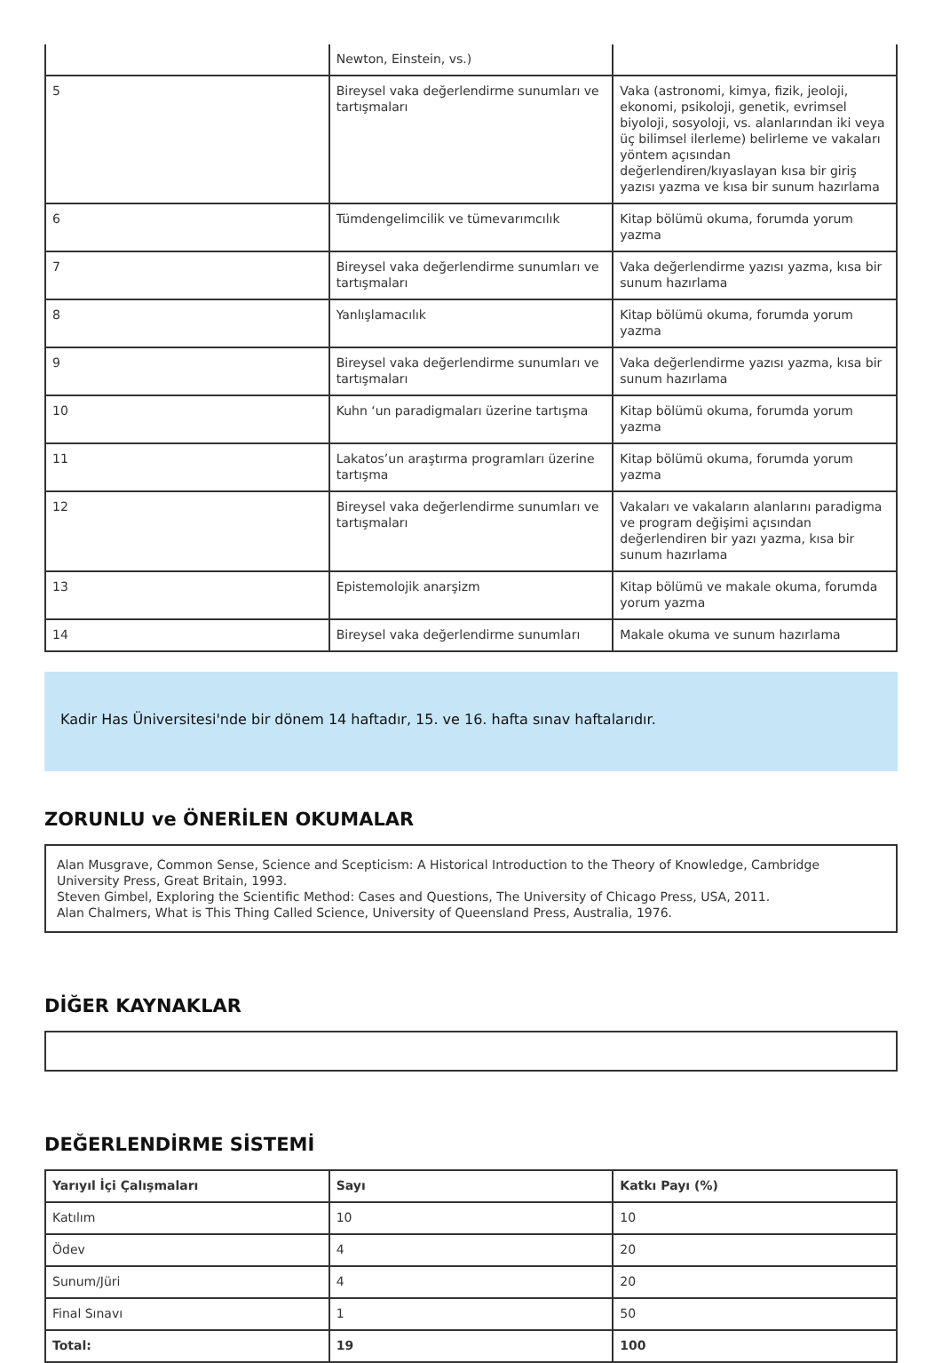| | Newton, Einstein, vs.) | |
| 5 | Bireysel vaka değerlendirme sunumları ve tartışmaları | Vaka (astronomi, kimya, fizik, jeoloji, ekonomi, psikoloji, genetik, evrimsel biyoloji, sosyoloji, vs. alanlarından iki veya üç bilimsel ilerleme) belirleme ve vakaları yöntem açısından değerlendiren/kıyaslayan kısa bir giriş yazısı yazma ve kısa bir sunum hazırlama |
| 6 | Tümdengelimcilik ve tümevarımcılık | Kitap bölümü okuma, forumda yorum yazma |
| 7 | Bireysel vaka değerlendirme sunumları ve tartışmaları | Vaka değerlendirme yazısı yazma, kısa bir sunum hazırlama |
| 8 | Yanlışlamacılık | Kitap bölümü okuma, forumda yorum yazma |
| 9 | Bireysel vaka değerlendirme sunumları ve tartışmaları | Vaka değerlendirme yazısı yazma, kısa bir sunum hazırlama |
| 10 | Kuhn ‘un paradigmaları üzerine tartışma | Kitap bölümü okuma, forumda yorum yazma |
| 11 | Lakatos’un araştırma programları üzerine tartışma | Kitap bölümü okuma, forumda yorum yazma |
| 12 | Bireysel vaka değerlendirme sunumları ve tartışmaları | Vakaları ve vakaların alanlarını paradigma ve program değişimi açısından değerlendiren bir yazı yazma, kısa bir sunum hazırlama |
| 13 | Epistemolojik anarşizm | Kitap bölümü ve makale okuma, forumda yorum yazma |
| 14 | Bireysel vaka değerlendirme sunumları | Makale okuma ve sunum hazırlama |
Kadir Has Üniversitesi'nde bir dönem 14 haftadır, 15. ve 16. hafta sınav haftalarıdır.
ZORUNLU ve ÖNERİLEN OKUMALAR
Alan Musgrave, Common Sense, Science and Scepticism: A Historical Introduction to the Theory of Knowledge, Cambridge University Press, Great Britain, 1993.
Steven Gimbel, Exploring the Scientific Method: Cases and Questions, The University of Chicago Press, USA, 2011.
Alan Chalmers, What is This Thing Called Science, University of Queensland Press, Australia, 1976.
DİĞER KAYNAKLAR
DEĞERLENDİRME SİSTEMİ
| Yarıyıl İçi Çalışmaları | Sayı | Katkı Payı (%) |
| --- | --- | --- |
| Katılım | 10 | 10 |
| Ödev | 4 | 20 |
| Sunum/Jüri | 4 | 20 |
| Final Sınavı | 1 | 50 |
| Total: | 19 | 100 |